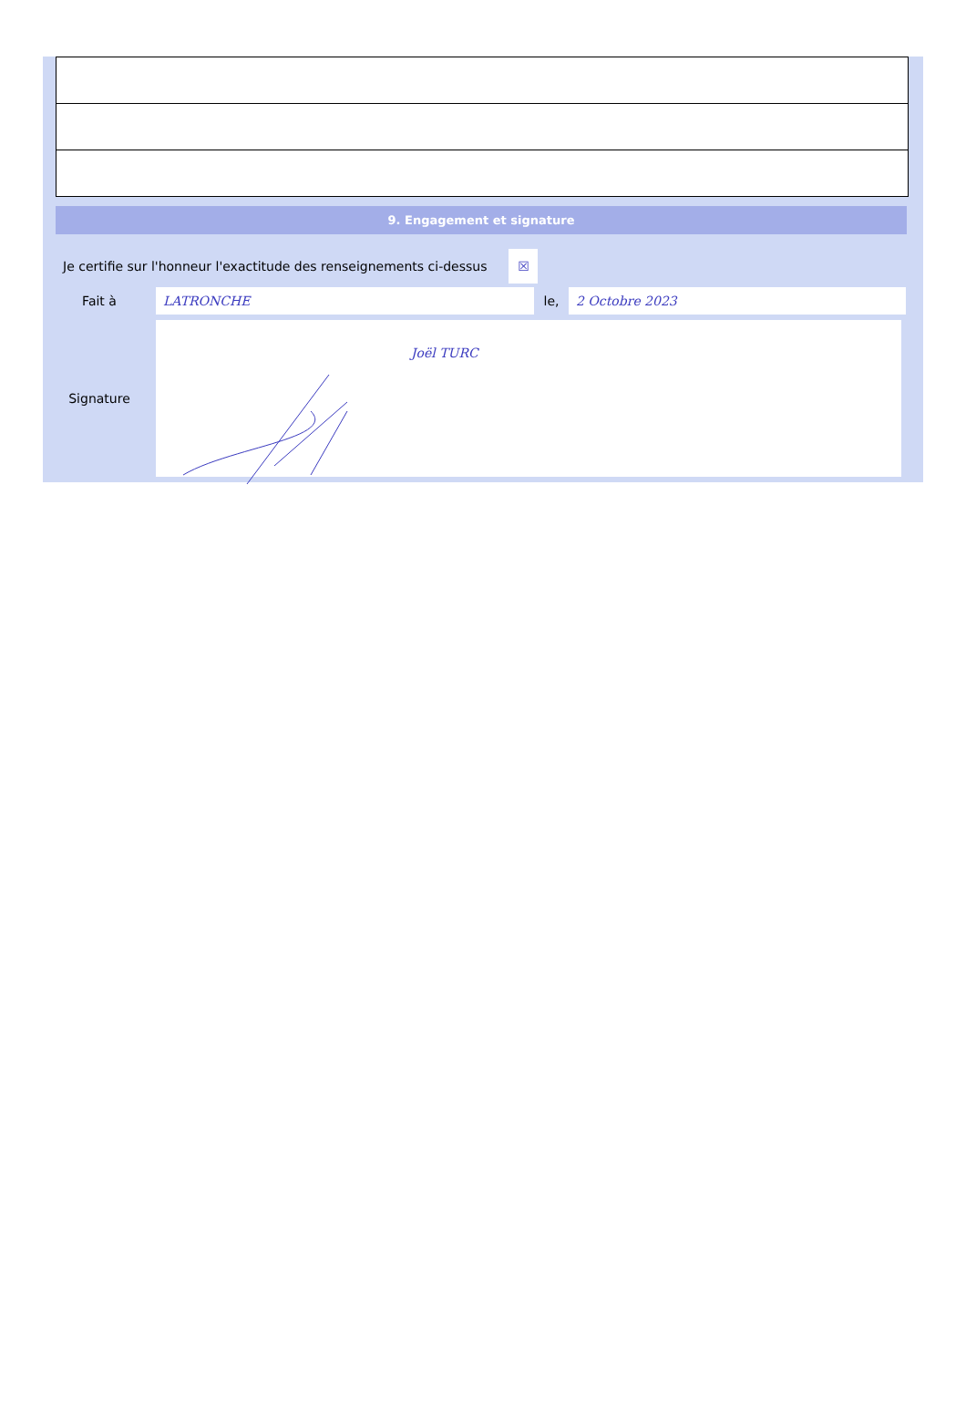9. Engagement et signature
Je certifie sur l'honneur l'exactitude des renseignements ci-dessus ☒
Fait à LATRONCHE le, 2 Octobre 2023
Signature
Joël TURC